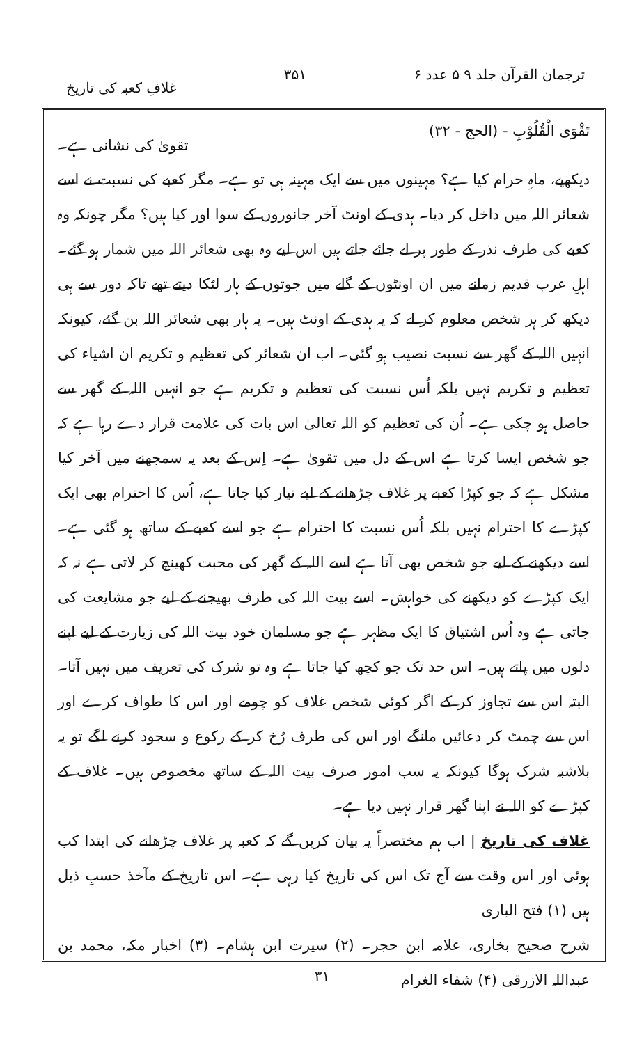ترجمان القرآن جلد ۹ ۵ عدد ۶ ۳۵۱ غلافِ کعبہ کی تاریخ
تَقْوَی الْقُلُوْبِ - (الحج - ۳۲) تقویٰ کی نشانی ہے۔
دیکھیے، ماہِ حرام کیا ہے؟ مہینوں میں سے ایک مہینہ ہی تو ہے۔ مگر کعبے کی نسبت نے اسے شعائر اللہ میں داخل کر دیا۔ ہدی کے اونٹ آخر جانوروں کے سوا اور کیا ہیں؟ مگر چونکہ وہ کعبے کی طرف نذر کے طور پر لے جائے جاتے ہیں اس لیے وہ بھی شعائر اللہ میں شمار ہو گئے۔ اہلِ عرب قدیم زمانے میں ان اونٹوں کے گلے میں جوتوں کے ہار لٹکا دیتے تھے تاکہ دور سے ہی دیکھ کر ہر شخص معلوم کر لے کہ یہ ہدی کے اونٹ ہیں۔ یہ ہار بھی شعائر اللہ بن گئے، کیونکہ انہیں اللہ کے گھر سے نسبت نصیب ہو گئی۔ اب ان شعائر کی تعظیم و تکریم ان اشیاء کی تعظیم و تکریم نہیں بلکہ اُس نسبت کی تعظیم و تکریم ہے جو انہیں اللہ کے گھر سے حاصل ہو چکی ہے۔ اُن کی تعظیم کو اللہ تعالیٰ اس بات کی علامت قرار دے رہا ہے کہ جو شخص ایسا کرتا ہے اس کے دل میں تقویٰ ہے۔ اِس کے بعد یہ سمجھنے میں آخر کیا مشکل ہے کہ جو کپڑا کعبے پر غلاف چڑھانے کے لیے تیار کیا جاتا ہے، اُس کا احترام بھی ایک کپڑے کا احترام نہیں بلکہ اُس نسبت کا احترام ہے جو اسے کعبے کے ساتھ ہو گئی ہے۔ اسے دیکھنے کے لیے جو شخص بھی آتا ہے اسے اللہ کے گھر کی محبت کھینچ کر لاتی ہے نہ کہ ایک کپڑے کو دیکھنے کی خواہش۔ اسے بیت اللہ کی طرف بھیجنے کے لیے جو مشایعت کی جاتی ہے وہ اُس اشتیاق کا ایک مظہر ہے جو مسلمان خود بیت اللہ کی زیارت کے لیے اپنے دلوں میں پاتے ہیں۔ اس حد تک جو کچھ کیا جاتا ہے وہ تو شرک کی تعریف میں نہیں آتا۔ البتہ اس سے تجاوز کر کے اگر کوئی شخص غلاف کو چومے اور اس کا طواف کرے اور اس سے چمٹ کر دعائیں مانگے اور اس کی طرف رُخ کر کے رکوع و سجود کرنے لگے تو یہ بلاشبہ شرک ہوگا کیونکہ یہ سب امور صرف بیت اللہ کے ساتھ مخصوص ہیں۔ غلاف کے کپڑے کو اللہ نے اپنا گھر قرار نہیں دیا ہے۔
غلاف کی تاریخ | اب ہم مختصراً یہ بیان کریں گے کہ کعبہ پر غلاف چڑھانے کی ابتدا کب ہوئی اور اس وقت سے آج تک اس کی تاریخ کیا رہی ہے۔ اس تاریخ کے مآخذ حسبِ ذیل ہیں (۱) فتح الباری
شرح صحیح بخاری، علامہ ابن حجر۔ (۲) سیرت ابن ہشام۔ (۳) اخبار مکہ، محمد بن عبداللہ الازرقی (۴) شفاء الغرام
۳۱